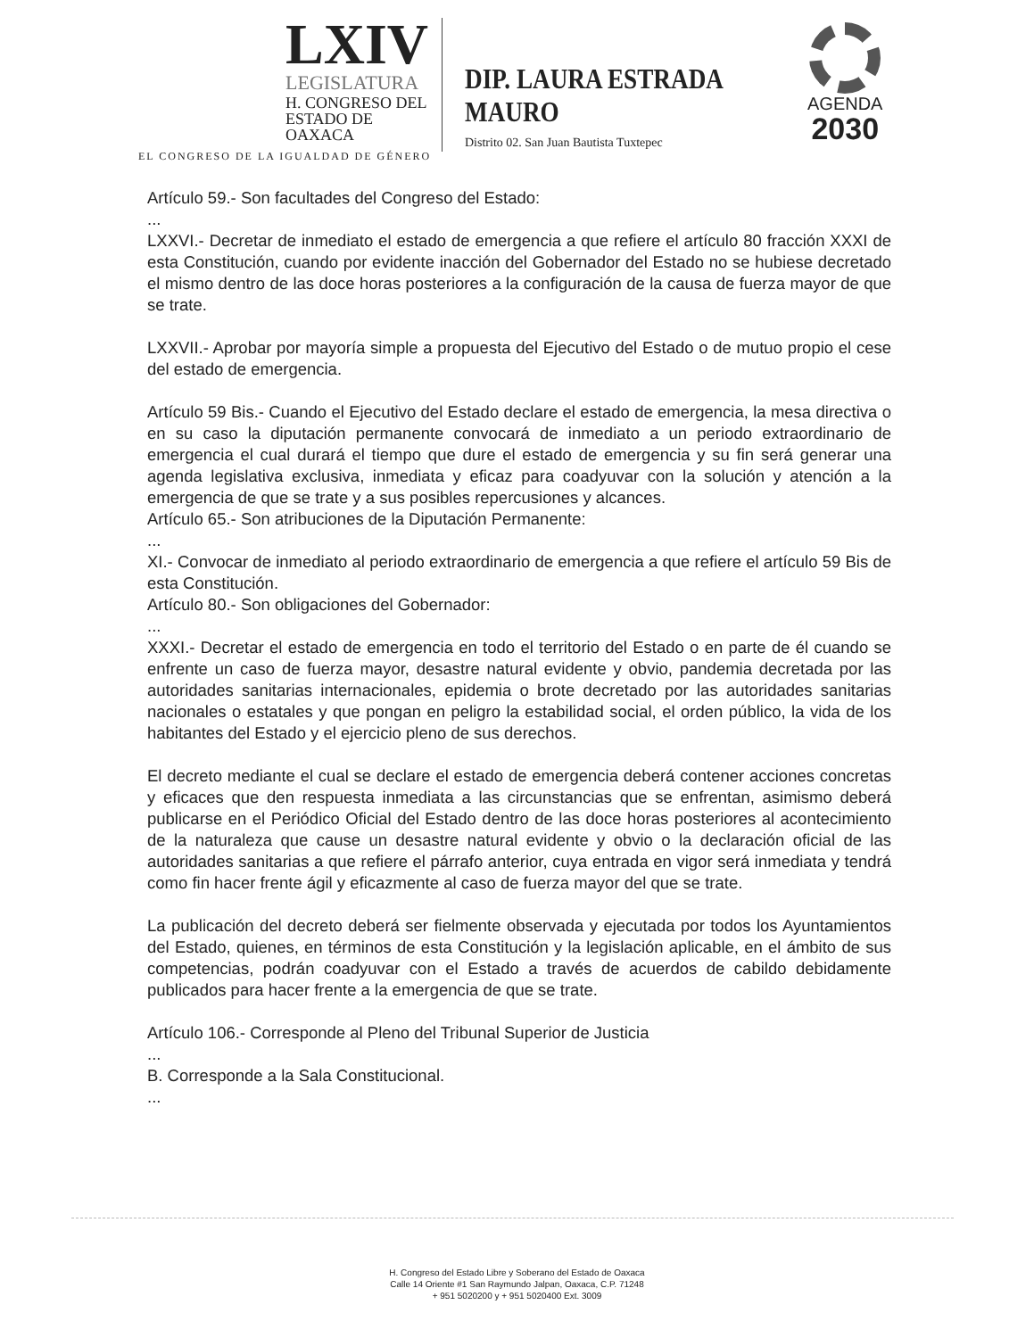LXIV
LEGISLATURA
H. CONGRESO DEL
ESTADO DE OAXACA
EL CONGRESO DE LA IGUALDAD DE GÉNERO
DIP. LAURA ESTRADA MAURO
Distrito 02. San Juan Bautista Tuxtepec
AGENDA
2030
Artículo 59.- Son facultades del Congreso del Estado:
...
LXXVI.- Decretar de inmediato el estado de emergencia a que refiere el artículo 80 fracción XXXI de esta Constitución, cuando por evidente inacción del Gobernador del Estado no se hubiese decretado el mismo dentro de las doce horas posteriores a la configuración de la causa de fuerza mayor de que se trate.
LXXVII.- Aprobar por mayoría simple a propuesta del Ejecutivo del Estado o de mutuo propio el cese del estado de emergencia.
Artículo 59 Bis.- Cuando el Ejecutivo del Estado declare el estado de emergencia, la mesa directiva o en su caso la diputación permanente convocará de inmediato a un periodo extraordinario de emergencia el cual durará el tiempo que dure el estado de emergencia y su fin será generar una agenda legislativa exclusiva, inmediata y eficaz para coadyuvar con la solución y atención a la emergencia de que se trate y a sus posibles repercusiones y alcances.
Artículo 65.- Son atribuciones de la Diputación Permanente:
...
XI.- Convocar de inmediato al periodo extraordinario de emergencia a que refiere el artículo 59 Bis de esta Constitución.
Artículo 80.- Son obligaciones del Gobernador:
...
XXXI.- Decretar el estado de emergencia en todo el territorio del Estado o en parte de él cuando se enfrente un caso de fuerza mayor, desastre natural evidente y obvio, pandemia decretada por las autoridades sanitarias internacionales, epidemia o brote decretado por las autoridades sanitarias nacionales o estatales y que pongan en peligro la estabilidad social, el orden público, la vida de los habitantes del Estado y el ejercicio pleno de sus derechos.
El decreto mediante el cual se declare el estado de emergencia deberá contener acciones concretas y eficaces que den respuesta inmediata a las circunstancias que se enfrentan, asimismo deberá publicarse en el Periódico Oficial del Estado dentro de las doce horas posteriores al acontecimiento de la naturaleza que cause un desastre natural evidente y obvio o la declaración oficial de las autoridades sanitarias a que refiere el párrafo anterior, cuya entrada en vigor será inmediata y tendrá como fin hacer frente ágil y eficazmente al caso de fuerza mayor del que se trate.
La publicación del decreto deberá ser fielmente observada y ejecutada por todos los Ayuntamientos del Estado, quienes, en términos de esta Constitución y la legislación aplicable, en el ámbito de sus competencias, podrán coadyuvar con el Estado a través de acuerdos de cabildo debidamente publicados para hacer frente a la emergencia de que se trate.
Artículo 106.- Corresponde al Pleno del Tribunal Superior de Justicia
...
B. Corresponde a la Sala Constitucional.
...
H. Congreso del Estado Libre y Soberano del Estado de Oaxaca
Calle 14 Oriente #1 San Raymundo Jalpan, Oaxaca, C.P. 71248
+ 951 5020200 y + 951 5020400 Ext. 3009